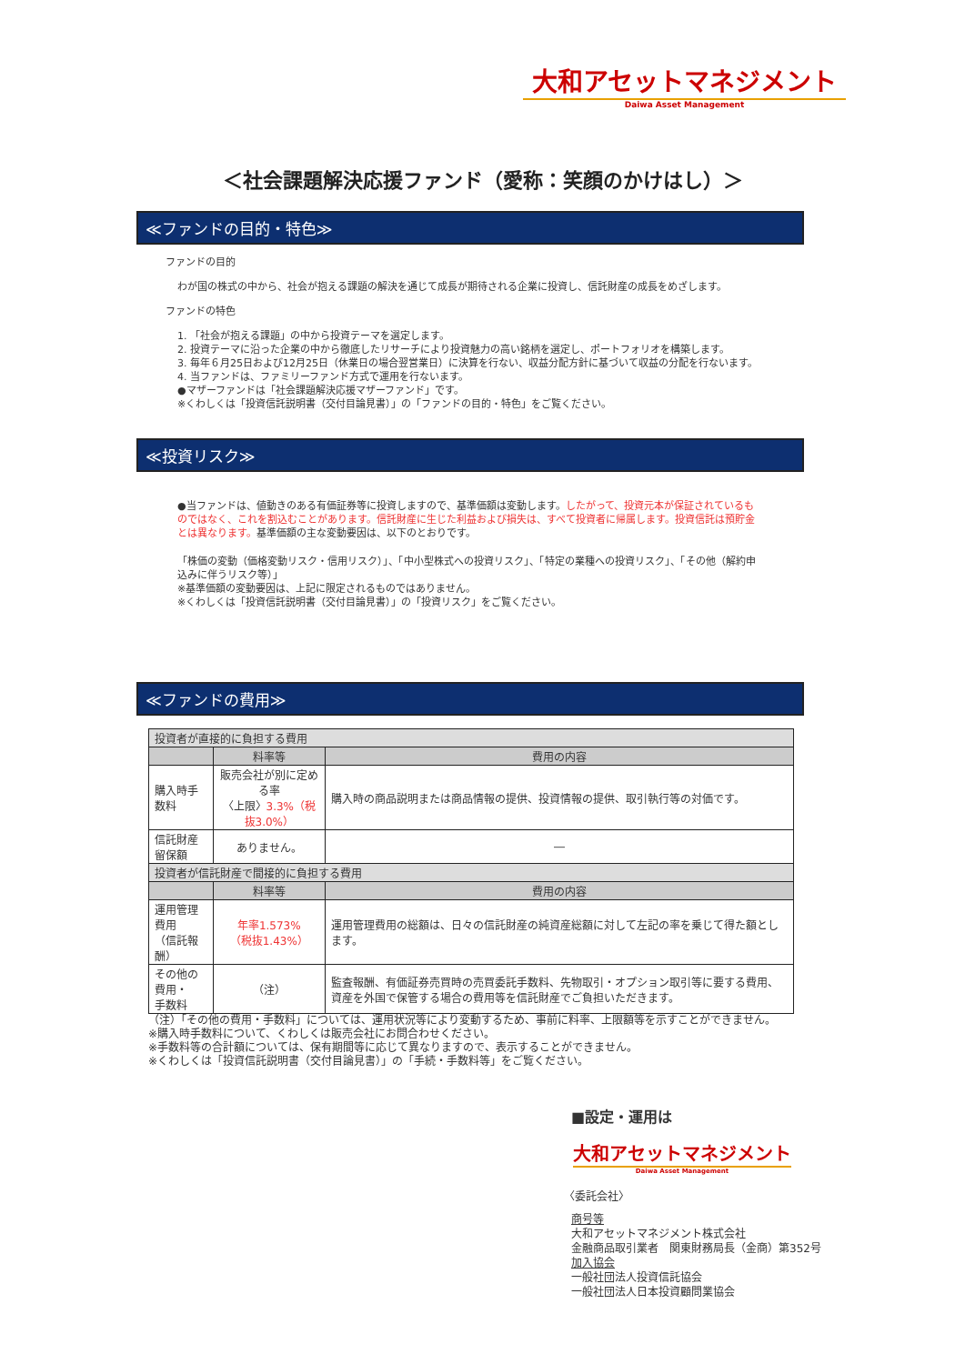大和アセットマネジメント
Daiwa Asset Management
＜社会課題解決応援ファンド（愛称：笑顔のかけはし）＞
≪ファンドの目的・特色≫
ファンドの目的
わが国の株式の中から、社会が抱える課題の解決を通じて成長が期待される企業に投資し、信託財産の成長をめざします。
ファンドの特色
1. 「社会が抱える課題」の中から投資テーマを選定します。
2. 投資テーマに沿った企業の中から徹底したリサーチにより投資魅力の高い銘柄を選定し、ポートフォリオを構築します。
3. 毎年６月25日および12月25日（休業日の場合翌営業日）に決算を行ない、収益分配方針に基づいて収益の分配を行ないます。
4. 当ファンドは、ファミリーファンド方式で運用を行ないます。
●マザーファンドは「社会課題解決応援マザーファンド」です。
※くわしくは「投資信託説明書（交付目論見書）」の「ファンドの目的・特色」をご覧ください。
≪投資リスク≫
●当ファンドは、値動きのある有価証券等に投資しますので、基準価額は変動します。したがって、投資元本が保証されているものではなく、これを割込むことがあります。信託財産に生じた利益および損失は、すべて投資者に帰属します。投資信託は預貯金とは異なります。基準価額の主な変動要因は、以下のとおりです。
「株価の変動（価格変動リスク・信用リスク）」、「中小型株式への投資リスク」、「特定の業種への投資リスク」、「その他（解約申込みに伴うリスク等）」
※基準価額の変動要因は、上記に限定されるものではありません。
※くわしくは「投資信託説明書（交付目論見書）」の「投資リスク」をご覧ください。
≪ファンドの費用≫
| 投資者が直接的に負担する費用 | | |
| | 料率等 | 費用の内容 |
| 購入時手数料 | 販売会社が別に定める率 〈上限〉 3.3%（税抜3.0%） | 購入時の商品説明または商品情報の提供、投資情報の提供、取引執行等の対価です。 |
| 信託財産留保額 | ありません。 | ― |
| 投資者が信託財産で間接的に負担する費用 | | |
| | 料率等 | 費用の内容 |
| 運用管理費用 （信託報酬） | 年率1.573% （税抜1.43%） | 運用管理費用の総額は、日々の信託財産の純資産総額に対して左記の率を乗じて得た額とします。 |
| その他の費用・ 手数料 | （注） | 監査報酬、有価証券売買時の売買委託手数料、先物取引・オプション取引等に要する費用、資産を外国で保管する場合の費用等を信託財産でご負担いただきます。 |
（注）「その他の費用・手数料」については、運用状況等により変動するため、事前に料率、上限額等を示すことができません。
※購入時手数料について、くわしくは販売会社にお問合わせください。
※手数料等の合計額については、保有期間等に応じて異なりますので、表示することができません。
※くわしくは「投資信託説明書（交付目論見書）」の「手続・手数料等」をご覧ください。
■設定・運用は
大和アセットマネジメント
Daiwa Asset Management
〈委託会社〉
商号等
大和アセットマネジメント株式会社
金融商品取引業者　関東財務局長（金商）第352号
加入協会
一般社団法人投資信託協会
一般社団法人日本投資顧問業協会